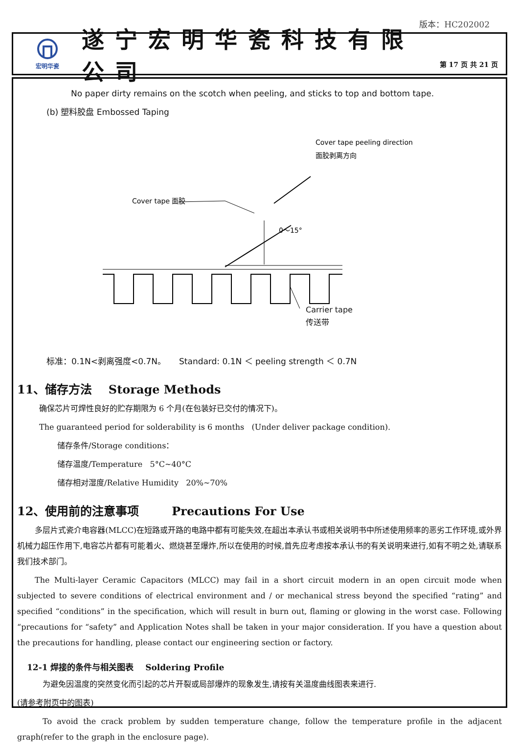版本：HC202002
宏明华瓷
遂宁宏明华瓷科技有限公司
第 17 页 共 21 页
No paper dirty remains on the scotch when peeling, and sticks to top and bottom tape.
(b) 塑料胶盘 Embossed Taping
Cover tape peeling direction
面胶剥离方向
Cover tape 面胶
0～15°
Carrier tape
传送带
标准：0.1N<剥离强度<0.7N。 Standard: 0.1N ＜ peeling strength ＜ 0.7N
11、储存方法 Storage Methods
确保芯片可焊性良好的贮存期限为 6 个月(在包装好已交付的情况下)。
The guaranteed period for solderability is 6 months (Under deliver package condition).
储存条件/Storage conditions：
储存温度/Temperature 5°C~40°C
储存相对湿度/Relative Humidity 20%~70%
12、使用前的注意事项 Precautions For Use
多层片式瓷介电容器(MLCC)在短路或开路的电路中都有可能失效,在超出本承认书或相关说明书中所述使用频率的恶劣工作环境,或外界机械力超压作用下,电容芯片都有可能着火、燃烧甚至爆炸,所以在使用的时候,首先应考虑按本承认书的有关说明来进行,如有不明之处,请联系我们技术部门。
The Multi-layer Ceramic Capacitors (MLCC) may fail in a short circuit modern in an open circuit mode when subjected to severe conditions of electrical environment and / or mechanical stress beyond the specified “rating” and specified “conditions” in the specification, which will result in burn out, flaming or glowing in the worst case. Following “precautions for “safety” and Application Notes shall be taken in your major consideration. If you have a question about the precautions for handling, please contact our engineering section or factory.
12-1 焊接的条件与相关图表 Soldering Profile
为避免因温度的突然变化而引起的芯片开裂或局部爆炸的现象发生,请按有关温度曲线图表来进行.
(请参考附页中的图表)
To avoid the crack problem by sudden temperature change, follow the temperature profile in the adjacent graph(refer to the graph in the enclosure page).